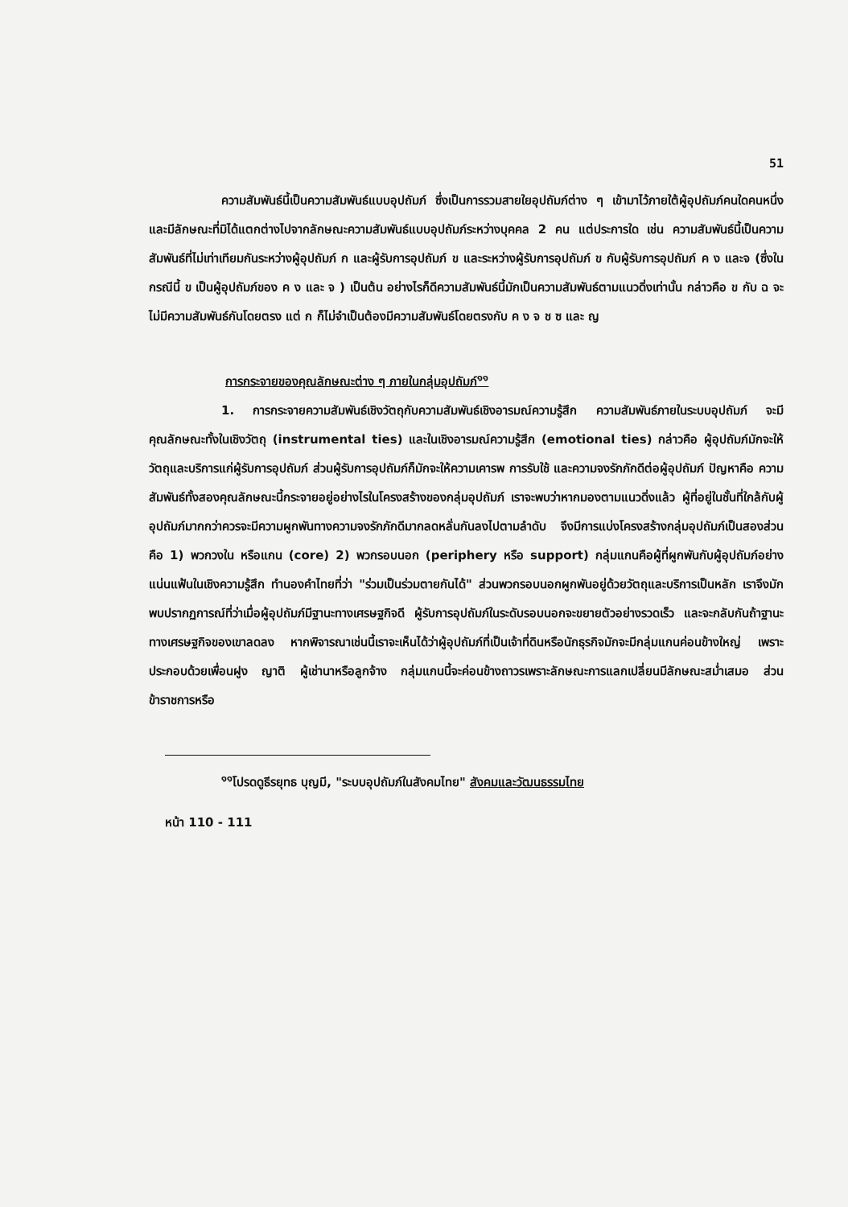51
ความสัมพันธ์นี้เป็นความสัมพันธ์แบบอุปถัมภ์ ซึ่งเป็นการรวมสายใยอุปถัมภ์ต่าง ๆ เข้ามาไว้ภายใต้ผู้อุปถัมภ์คนใดคนหนึ่ง และมีลักษณะที่มิได้แตกต่างไปจากลักษณะความสัมพันธ์แบบอุปถัมภ์ระหว่างบุคคล 2 คน แต่ประการใด เช่น ความสัมพันธ์นี้เป็นความสัมพันธ์ที่ไม่เท่าเทียมกันระหว่างผู้อุปถัมภ์ ก และผู้รับการอุปถัมภ์ ข และระหว่างผู้รับการอุปถัมภ์ ข กับผู้รับการอุปถัมภ์ ค ง และจ (ซึ่งในกรณีนี้ ข เป็นผู้อุปถัมภ์ของ ค ง และ จ ) เป็นต้น อย่างไรก็ดีความสัมพันธ์นี้มักเป็นความสัมพันธ์ตามแนวดิ่งเท่านั้น กล่าวคือ ข กับ ฉ จะไม่มีความสัมพันธ์กันโดยตรง แต่ ก ก็ไม่จำเป็นต้องมีความสัมพันธ์โดยตรงกับ ค ง จ ช ซ และ ญ
การกระจายของคุณลักษณะต่าง ๆ ภายในกลุ่มอุปถัมภ์<sup>๑๑</sup>
1. การกระจายความสัมพันธ์เชิงวัตถุกับความสัมพันธ์เชิงอารมณ์ความรู้สึก ความสัมพันธ์ภายในระบบอุปถัมภ์ จะมีคุณลักษณะทั้งในเชิงวัตถุ (instrumental ties) และในเชิงอารมณ์ความรู้สึก (emotional ties) กล่าวคือ ผู้อุปถัมภ์มักจะให้วัตถุและบริการแก่ผู้รับการอุปถัมภ์ ส่วนผู้รับการอุปถัมภ์ก็มักจะให้ความเคารพ การรับใช้ และความจงรักภักดีต่อผู้อุปถัมภ์ ปัญหาคือ ความสัมพันธ์ทั้งสองคุณลักษณะนี้กระจายอยู่อย่างไรในโครงสร้างของกลุ่มอุปถัมภ์ เราจะพบว่าหากมองตามแนวดิ่งแล้ว ผู้ที่อยู่ในชั้นที่ใกล้กับผู้อุปถัมภ์มากกว่าควรจะมีความผูกพันทางความจงรักภักดีมากลดหลั่นกันลงไปตามลำดับ จึงมีการแบ่งโครงสร้างกลุ่มอุปถัมภ์เป็นสองส่วนคือ 1) พวกวงใน หรือแกน (core) 2) พวกรอบนอก (periphery หรือ support) กลุ่มแกนคือผู้ที่ผูกพันกับผู้อุปถัมภ์อย่างแน่นแฟ้นในเชิงความรู้สึก ทำนองคำไทยที่ว่า "ร่วมเป็นร่วมตายกันได้" ส่วนพวกรอบนอกผูกพันอยู่ด้วยวัตถุและบริการเป็นหลัก เราจึงมักพบปรากฏการณ์ที่ว่าเมื่อผู้อุปถัมภ์มีฐานะทางเศรษฐกิจดี ผู้รับการอุปถัมภ์ในระดับรอบนอกจะขยายตัวอย่างรวดเร็ว และจะกลับกันถ้าฐานะทางเศรษฐกิจของเขาลดลง หากพิจารณาเช่นนี้เราจะเห็นได้ว่าผู้อุปถัมภ์ที่เป็นเจ้าที่ดินหรือนักธุรกิจมักจะมีกลุ่มแกนค่อนข้างใหญ่ เพราะประกอบด้วยเพื่อนฝูง ญาติ ผู้เช่านาหรือลูกจ้าง กลุ่มแกนนี้จะค่อนข้างถาวรเพราะลักษณะการแลกเปลี่ยนมีลักษณะสม่ำเสมอ ส่วนข้าราชการหรือ
<sup>๑๑</sup> โปรดดูธีรยุทธ บุญมี, "ระบบอุปถัมภ์ในสังคมไทย" สังคมและวัฒนธรรมไทย
หน้า 110 - 111